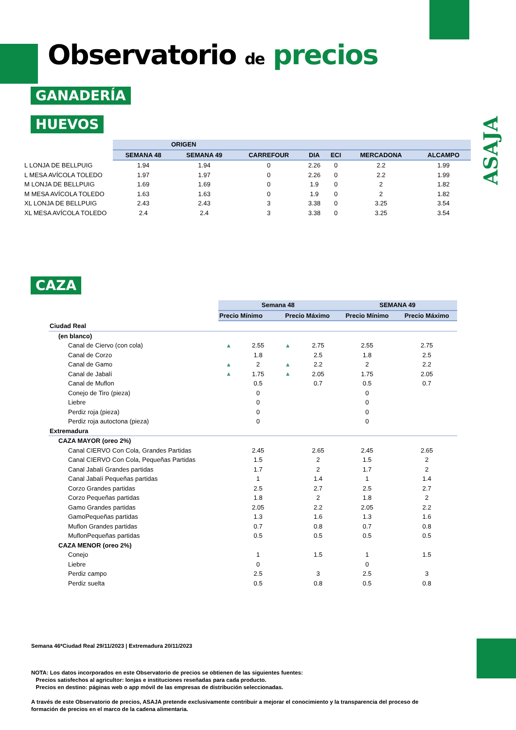Observatorio de precios
ASAJA
GANADERÍA
HUEVOS
| | ORIGEN | | | | | | |
| | SEMANA 48 | SEMANA 49 | CARREFOUR | DIA | ECI | MERCADONA | ALCAMPO |
| L LONJA DE BELLPUIG | 1.94 | 1.94 | 0 | 2.26 | 0 | 2.2 | 1.99 |
| L MESA AVÍCOLA TOLEDO | 1.97 | 1.97 | 0 | 2.26 | 0 | 2.2 | 1.99 |
| M LONJA DE BELLPUIG | 1.69 | 1.69 | 0 | 1.9 | 0 | 2 | 1.82 |
| M MESA AVÍCOLA TOLEDO | 1.63 | 1.63 | 0 | 1.9 | 0 | 2 | 1.82 |
| XL LONJA DE BELLPUIG | 2.43 | 2.43 | 3 | 3.38 | 0 | 3.25 | 3.54 |
| XL MESA AVÍCOLA TOLEDO | 2.4 | 2.4 | 3 | 3.38 | 0 | 3.25 | 3.54 |
CAZA
| | Semana 48 | | | | SEMANA 49 | |
| | Precio Mínimo | | Precio Máximo | | Precio Mínimo | Precio Máximo |
| Ciudad Real | | | | | | |
| (en blanco) | | | | | | |
| Canal de Ciervo (con cola) | ▲ | 2.55 | ▲ | 2.75 | 2.55 | 2.75 |
| Canal de Corzo | | 1.8 | | 2.5 | 1.8 | 2.5 |
| Canal de Gamo | ▲ | 2 | ▲ | 2.2 | 2 | 2.2 |
| Canal de Jabalí | ▲ | 1.75 | ▲ | 2.05 | 1.75 | 2.05 |
| Canal de Muflon | | 0.5 | | 0.7 | 0.5 | 0.7 |
| Conejo de Tiro (pieza) | | 0 | | | 0 | |
| Liebre | | 0 | | | 0 | |
| Perdiz roja (pieza) | | 0 | | | 0 | |
| Perdiz roja autoctona (pieza) | | 0 | | | 0 | |
| Extremadura | | | | | | |
| CAZA MAYOR (oreo 2%) | | | | | | |
| Canal CIERVO Con Cola, Grandes Partidas | | 2.45 | | 2.65 | 2.45 | 2.65 |
| Canal CIERVO Con Cola, Pequeñas Partidas | | 1.5 | | 2 | 1.5 | 2 |
| Canal Jabalí Grandes partidas | | 1.7 | | 2 | 1.7 | 2 |
| Canal Jabalí Pequeñas partidas | | 1 | | 1.4 | 1 | 1.4 |
| Corzo Grandes partidas | | 2.5 | | 2.7 | 2.5 | 2.7 |
| Corzo Pequeñas partidas | | 1.8 | | 2 | 1.8 | 2 |
| Gamo Grandes partidas | | 2.05 | | 2.2 | 2.05 | 2.2 |
| GamoPequeñas partidas | | 1.3 | | 1.6 | 1.3 | 1.6 |
| Muflon Grandes partidas | | 0.7 | | 0.8 | 0.7 | 0.8 |
| MuflonPequeñas partidas | | 0.5 | | 0.5 | 0.5 | 0.5 |
| CAZA MENOR (oreo 2%) | | | | | | |
| Conejo | | 1 | | 1.5 | 1 | 1.5 |
| Liebre | | 0 | | | 0 | |
| Perdiz campo | | 2.5 | | 3 | 2.5 | 3 |
| Perdiz suelta | | 0.5 | | 0.8 | 0.5 | 0.8 |
Semana 46*Ciudad Real 29/11/2023 | Extremadura 20/11/2023
NOTA: Los datos incorporados en este Observatorio de precios se obtienen de las siguientes fuentes:
Precios satisfechos al agricultor: lonjas e instituciones reseñadas para cada producto.
Precios en destino: páginas web o app móvil de las empresas de distribución seleccionadas.
A través de este Observatorio de precios, ASAJA pretende exclusivamente contribuir a mejorar el conocimiento y la transparencia del proceso de formación de precios en el marco de la cadena alimentaria.